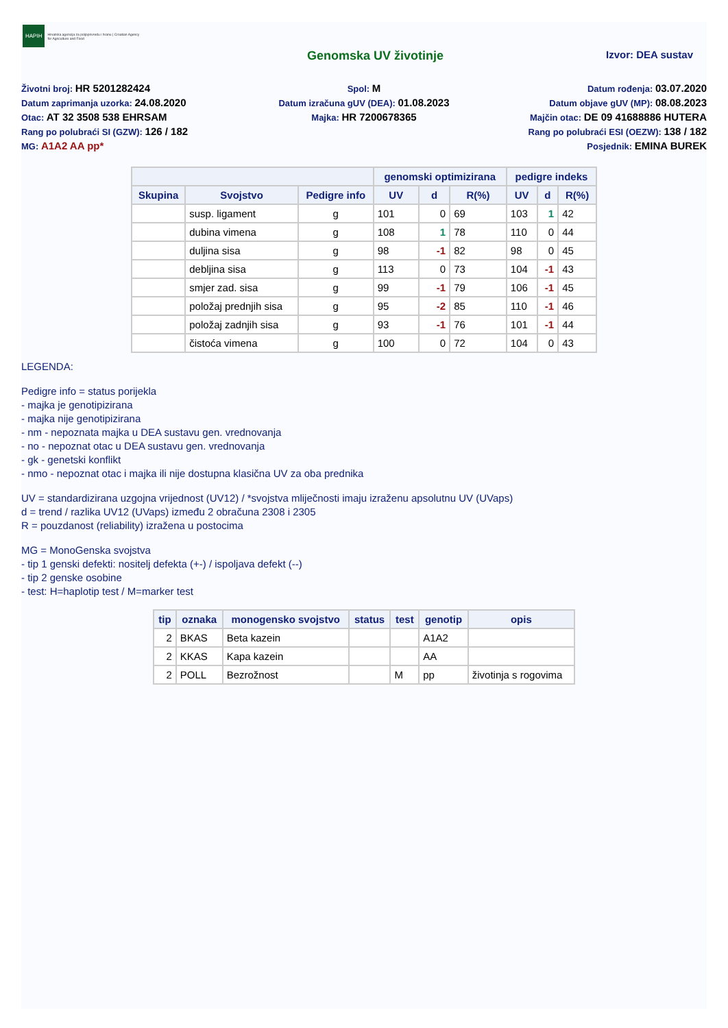HAPIH
Hrvatska agencija za poljoprivredu i hranu | Croatian Agency for Agriculture and Food
Genomska UV životinje
Izvor: DEA sustav
Životni broj: HR 5201282424
Spol: M
Datum rođenja: 03.07.2020
Datum zaprimanja uzorka: 24.08.2020
Datum izračuna gUV (DEA): 01.08.2023
Datum objave gUV (MP): 08.08.2023
Otac: AT 32 3508 538 EHRSAM
Majka: HR 7200678365
Majčin otac: DE 09 41688886 HUTERA
Rang po polubraći SI (GZW): 126 / 182
Rang po polubraći ESI (OEZW): 138 / 182
MG: A1A2 AA pp*
Posjednik: EMINA BUREK
| | | | genomski optimizirana | | | pedigre indeks | | |
| --- | --- | --- | --- | --- | --- | --- | --- | --- |
| Skupina | Svojstvo | Pedigre info | UV | d | R(%) | UV | d | R(%) |
| | susp. ligament | g | 101 | 0 | 69 | 103 | 1 | 42 |
| | dubina vimena | g | 108 | 1 | 78 | 110 | 0 | 44 |
| | duljina sisa | g | 98 | -1 | 82 | 98 | 0 | 45 |
| | debljina sisa | g | 113 | 0 | 73 | 104 | -1 | 43 |
| | smjer zad. sisa | g | 99 | -1 | 79 | 106 | -1 | 45 |
| | položaj prednjih sisa | g | 95 | -2 | 85 | 110 | -1 | 46 |
| | položaj zadnjih sisa | g | 93 | -1 | 76 | 101 | -1 | 44 |
| | čistoća vimena | g | 100 | 0 | 72 | 104 | 0 | 43 |
LEGENDA:
Pedigre info = status porijekla
- majka je genotipizirana
- majka nije genotipizirana
- nm - nepoznata majka u DEA sustavu gen. vrednovanja
- no - nepoznat otac u DEA sustavu gen. vrednovanja
- gk - genetski konflikt
- nmo - nepoznat otac i majka ili nije dostupna klasična UV za oba prednika
UV = standardizirana uzgojna vrijednost (UV12) / *svojstva mliječnosti imaju izraženu apsolutnu UV (UVaps)
d = trend / razlika UV12 (UVaps) između 2 obračuna 2308 i 2305
R = pouzdanost (reliability) izražena u postocima
MG = MonoGenska svojstva
- tip 1 genski defekti: nositelj defekta (+-) / ispoljava defekt (--)
- tip 2 genske osobine
- test: H=haplotip test / M=marker test
| tip | oznaka | monogensko svojstvo | status | test | genotip | opis |
| --- | --- | --- | --- | --- | --- | --- |
| 2 | BKAS | Beta kazein | | | A1A2 | |
| 2 | KKAS | Kapa kazein | | | AA | |
| 2 | POLL | Bezrožnost | | M | pp | životinja s rogovima |